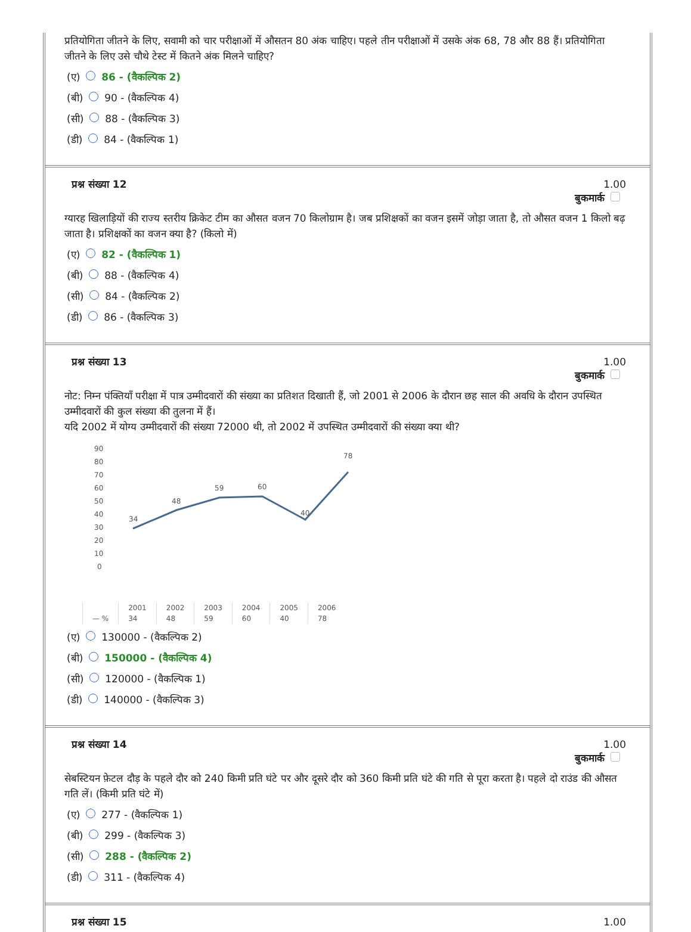प्रतियोगिता जीतने के लिए, सवामी को चार परीक्षाओं में औसतन 80 अंक चाहिए। पहले तीन परीक्षाओं में उसके अंक 68, 78 और 88 हैं। प्रतियोगिता जीतने के लिए उसे चौथे टेस्ट में कितने अंक मिलने चाहिए?
(ए) 86 - (वैकल्पिक 2)
(बी) 90 - (वैकल्पिक 4)
(सी) 88 - (वैकल्पिक 3)
(डी) 84 - (वैकल्पिक 1)
प्रश्न संख्या 12 1.00
बुकमार्क
ग्यारह खिलाड़ियों की राज्य स्तरीय क्रिकेट टीम का औसत वजन 70 किलोग्राम है। जब प्रशिक्षकों का वजन इसमें जोड़ा जाता है, तो औसत वजन 1 किलो बढ़ जाता है। प्रशिक्षकों का वजन क्या है? (किलो में)
(ए) 82 - (वैकल्पिक 1)
(बी) 88 - (वैकल्पिक 4)
(सी) 84 - (वैकल्पिक 2)
(डी) 86 - (वैकल्पिक 3)
प्रश्न संख्या 13 1.00
बुकमार्क
नोट: निम्न पंक्तियाँ परीक्षा में पात्र उम्मीदवारों की संख्या का प्रतिशत दिखाती हैं, जो 2001 से 2006 के दौरान छह साल की अवधि के दौरान उपस्थित उम्मीदवारों की कुल संख्या की तुलना में हैं।
यदि 2002 में योग्य उम्मीदवारों की संख्या 72000 थी, तो 2002 में उपस्थित उम्मीदवारों की संख्या क्या थी?
90
80
70
60
50
40
30
20
10
0
34
48
59
60
40
78
| | 2001 | 2002 | 2003 | 2004 | 2005 | 2006 |
| — % | 34 | 48 | 59 | 60 | 40 | 78 |
(ए) 130000 - (वैकल्पिक 2)
(बी) 150000 - (वैकल्पिक 4)
(सी) 120000 - (वैकल्पिक 1)
(डी) 140000 - (वैकल्पिक 3)
प्रश्न संख्या 14 1.00
बुकमार्क
सेबस्टियन फ़ेटल दौड़ के पहले दौर को 240 किमी प्रति घंटे पर और दूसरे दौर को 360 किमी प्रति घंटे की गति से पूरा करता है। पहले दो राउंड की औसत गति लें। (किमी प्रति घंटे में)
(ए) 277 - (वैकल्पिक 1)
(बी) 299 - (वैकल्पिक 3)
(सी) 288 - (वैकल्पिक 2)
(डी) 311 - (वैकल्पिक 4)
प्रश्न संख्या 15 1.00